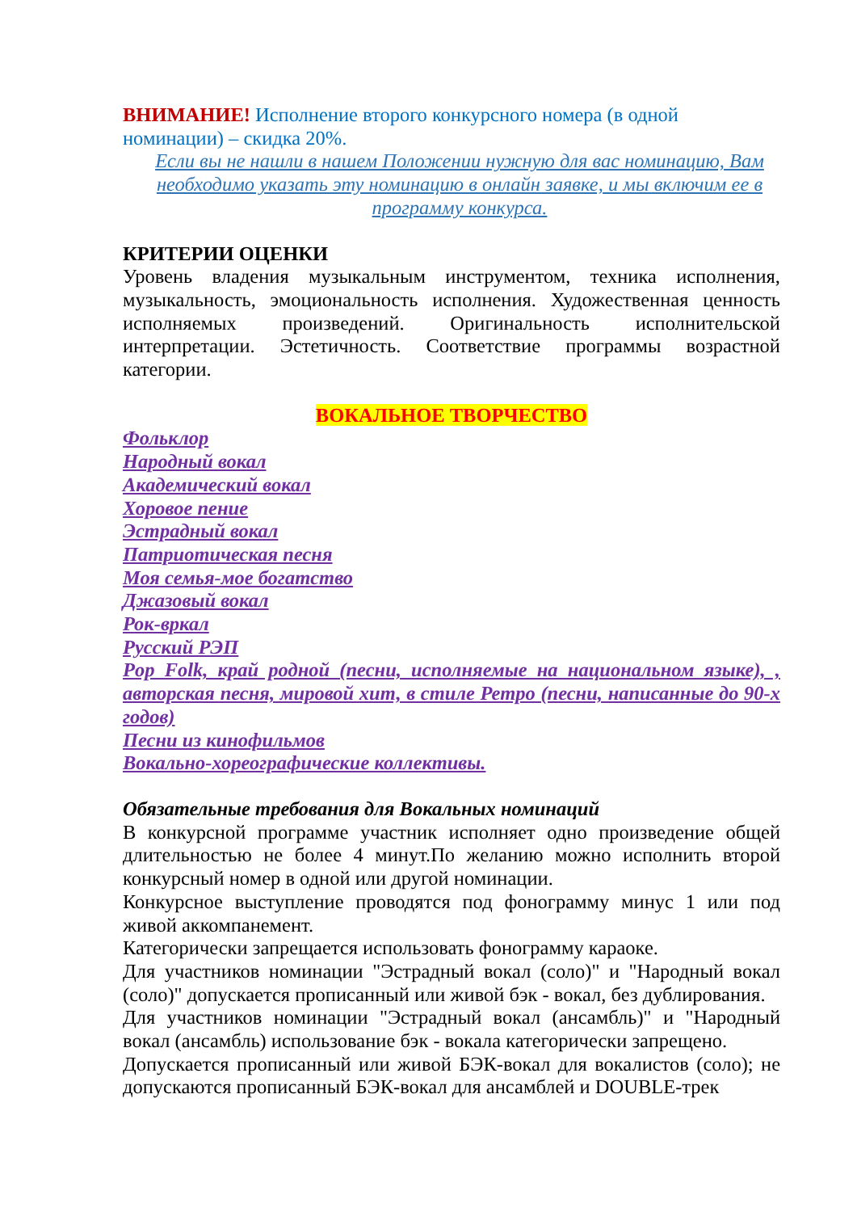ВНИМАНИЕ! Исполнение второго конкурсного номера (в одной
номинации) – скидка 20%.
Если вы не нашли в нашем Положении нужную для вас номинацию, Вам необходимо указать эту номинацию в онлайн заявке, и мы включим ее в программу конкурса.
КРИТЕРИИ ОЦЕНКИ
Уровень владения музыкальным инструментом, техника исполнения, музыкальность, эмоциональность исполнения. Художественная ценность исполняемых произведений. Оригинальность исполнительской интерпретации. Эстетичность. Соответствие программы возрастной категории.
ВОКАЛЬНОЕ ТВОРЧЕСТВО
Фольклор
Народный вокал
Академический вокал
Хоровое пение
Эстрадный вокал
Патриотическая песня
Моя семья-мое богатство
Джазовый вокал
Рок-вркал
Русский РЭП
Pop Folk, край родной (песни, исполняемые на национальном языке), , авторская песня, мировой хит, в стиле Ретро (песни, написанные до 90-х годов)
Песни из кинофильмов
Вокально-хореографические коллективы.
Обязательные требования для Вокальных номинаций
В конкурсной программе участник исполняет одно произведение общей длительностью не более 4 минут.По желанию можно исполнить второй конкурсный номер в одной или другой номинации.
Конкурсное выступление проводятся под фонограмму минус 1 или под живой аккомпанемент.
Категорически запрещается использовать фонограмму караоке.
Для участников номинации "Эстрадный вокал (соло)" и "Народный вокал (соло)" допускается прописанный или живой бэк - вокал, без дублирования.
Для участников номинации "Эстрадный вокал (ансамбль)" и "Народный вокал (ансамбль) использование бэк - вокала категорически запрещено.
Допускается прописанный или живой БЭК-вокал для вокалистов (соло); не допускаются прописанный БЭК-вокал для ансамблей и DOUBLE-трек